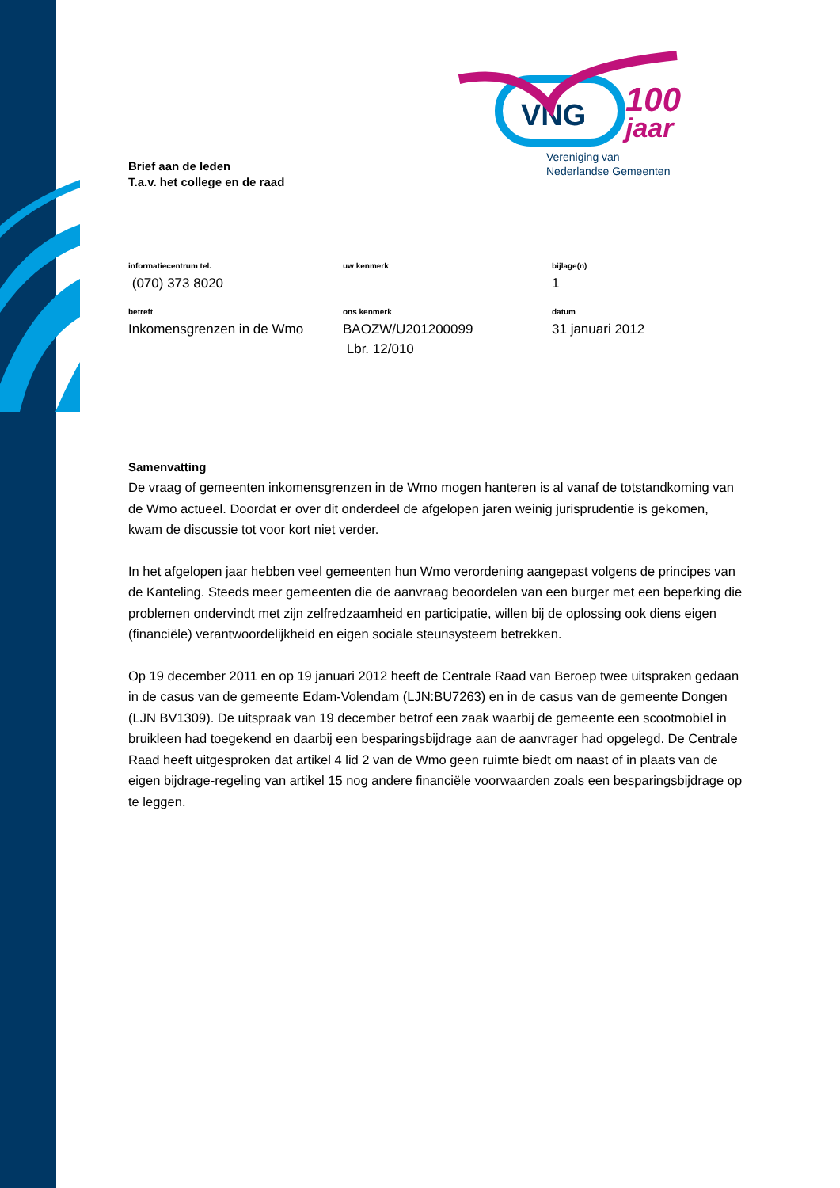VNG
100
jaar
Vereniging van
Nederlandse Gemeenten
Brief aan de leden
T.a.v. het college en de raad
informatiecentrum tel.
(070) 373 8020
uw kenmerk
bijlage(n)
1
betreft
Inkomensgrenzen in de Wmo
ons kenmerk
BAOZW/U201200099
Lbr. 12/010
datum
31 januari 2012
Samenvatting
De vraag of gemeenten inkomensgrenzen in de Wmo mogen hanteren is al vanaf de totstandkoming van de Wmo actueel. Doordat er over dit onderdeel de afgelopen jaren weinig jurisprudentie is gekomen, kwam de discussie tot voor kort niet verder.
In het afgelopen jaar hebben veel gemeenten hun Wmo verordening aangepast volgens de principes van de Kanteling. Steeds meer gemeenten die de aanvraag beoordelen van een burger met een beperking die problemen ondervindt met zijn zelfredzaamheid en participatie, willen bij de oplossing ook diens eigen (financiële) verantwoordelijkheid en eigen sociale steunsysteem betrekken.
Op 19 december 2011 en op 19 januari 2012 heeft de Centrale Raad van Beroep twee uitspraken gedaan in de casus van de gemeente Edam-Volendam (LJN:BU7263) en in de casus van de gemeente Dongen (LJN BV1309). De uitspraak van 19 december betrof een zaak waarbij de gemeente een scootmobiel in bruikleen had toegekend en daarbij een besparingsbijdrage aan de aanvrager had opgelegd. De Centrale Raad heeft uitgesproken dat artikel 4 lid 2 van de Wmo geen ruimte biedt om naast of in plaats van de eigen bijdrage-regeling van artikel 15 nog andere financiële voorwaarden zoals een besparingsbijdrage op te leggen.